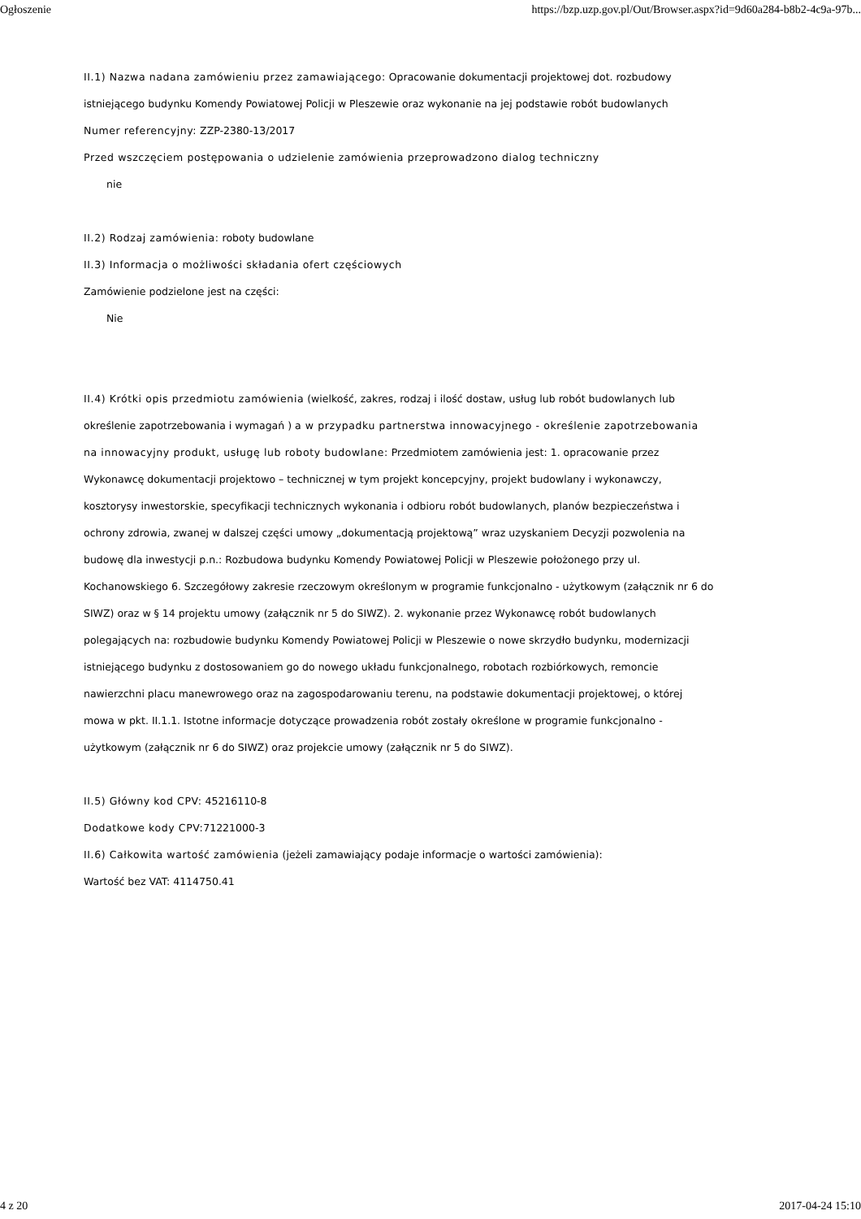Ogłoszenie https://bzp.uzp.gov.pl/Out/Browser.aspx?id=9d60a284-b8b2-4c9a-97b...
II.1) Nazwa nadana zamówieniu przez zamawiającego: Opracowanie dokumentacji projektowej dot. rozbudowy istniejącego budynku Komendy Powiatowej Policji w Pleszewie oraz wykonanie na jej podstawie robót budowlanych
Numer referencyjny: ZZP-2380-13/2017
Przed wszczęciem postępowania o udzielenie zamówienia przeprowadzono dialog techniczny
nie
II.2) Rodzaj zamówienia: roboty budowlane
II.3) Informacja o możliwości składania ofert częściowych
Zamówienie podzielone jest na części:
Nie
II.4) Krótki opis przedmiotu zamówienia (wielkość, zakres, rodzaj i ilość dostaw, usług lub robót budowlanych lub określenie zapotrzebowania i wymagań ) a w przypadku partnerstwa innowacyjnego - określenie zapotrzebowania na innowacyjny produkt, usługę lub roboty budowlane: Przedmiotem zamówienia jest: 1. opracowanie przez Wykonawcę dokumentacji projektowo – technicznej w tym projekt koncepcyjny, projekt budowlany i wykonawczy, kosztorysy inwestorskie, specyfikacji technicznych wykonania i odbioru robót budowlanych, planów bezpieczeństwa i ochrony zdrowia, zwanej w dalszej części umowy „dokumentacją projektową” wraz uzyskaniem Decyzji pozwolenia na budowę dla inwestycji p.n.: Rozbudowa budynku Komendy Powiatowej Policji w Pleszewie położonego przy ul. Kochanowskiego 6. Szczegółowy zakresie rzeczowym określonym w programie funkcjonalno - użytkowym (załącznik nr 6 do SIWZ) oraz w § 14 projektu umowy (załącznik nr 5 do SIWZ). 2. wykonanie przez Wykonawcę robót budowlanych polegających na: rozbudowie budynku Komendy Powiatowej Policji w Pleszewie o nowe skrzydło budynku, modernizacji istniejącego budynku z dostosowaniem go do nowego układu funkcjonalnego, robotach rozbiórkowych, remoncie nawierzchni placu manewrowego oraz na zagospodarowaniu terenu, na podstawie dokumentacji projektowej, o której mowa w pkt. II.1.1. Istotne informacje dotyczące prowadzenia robót zostały określone w programie funkcjonalno - użytkowym (załącznik nr 6 do SIWZ) oraz projekcie umowy (załącznik nr 5 do SIWZ).
II.5) Główny kod CPV: 45216110-8
Dodatkowe kody CPV: 71221000-3
II.6) Całkowita wartość zamówienia (jeżeli zamawiający podaje informacje o wartości zamówienia):
Wartość bez VAT: 4114750.41
4 z 20 2017-04-24 15:10